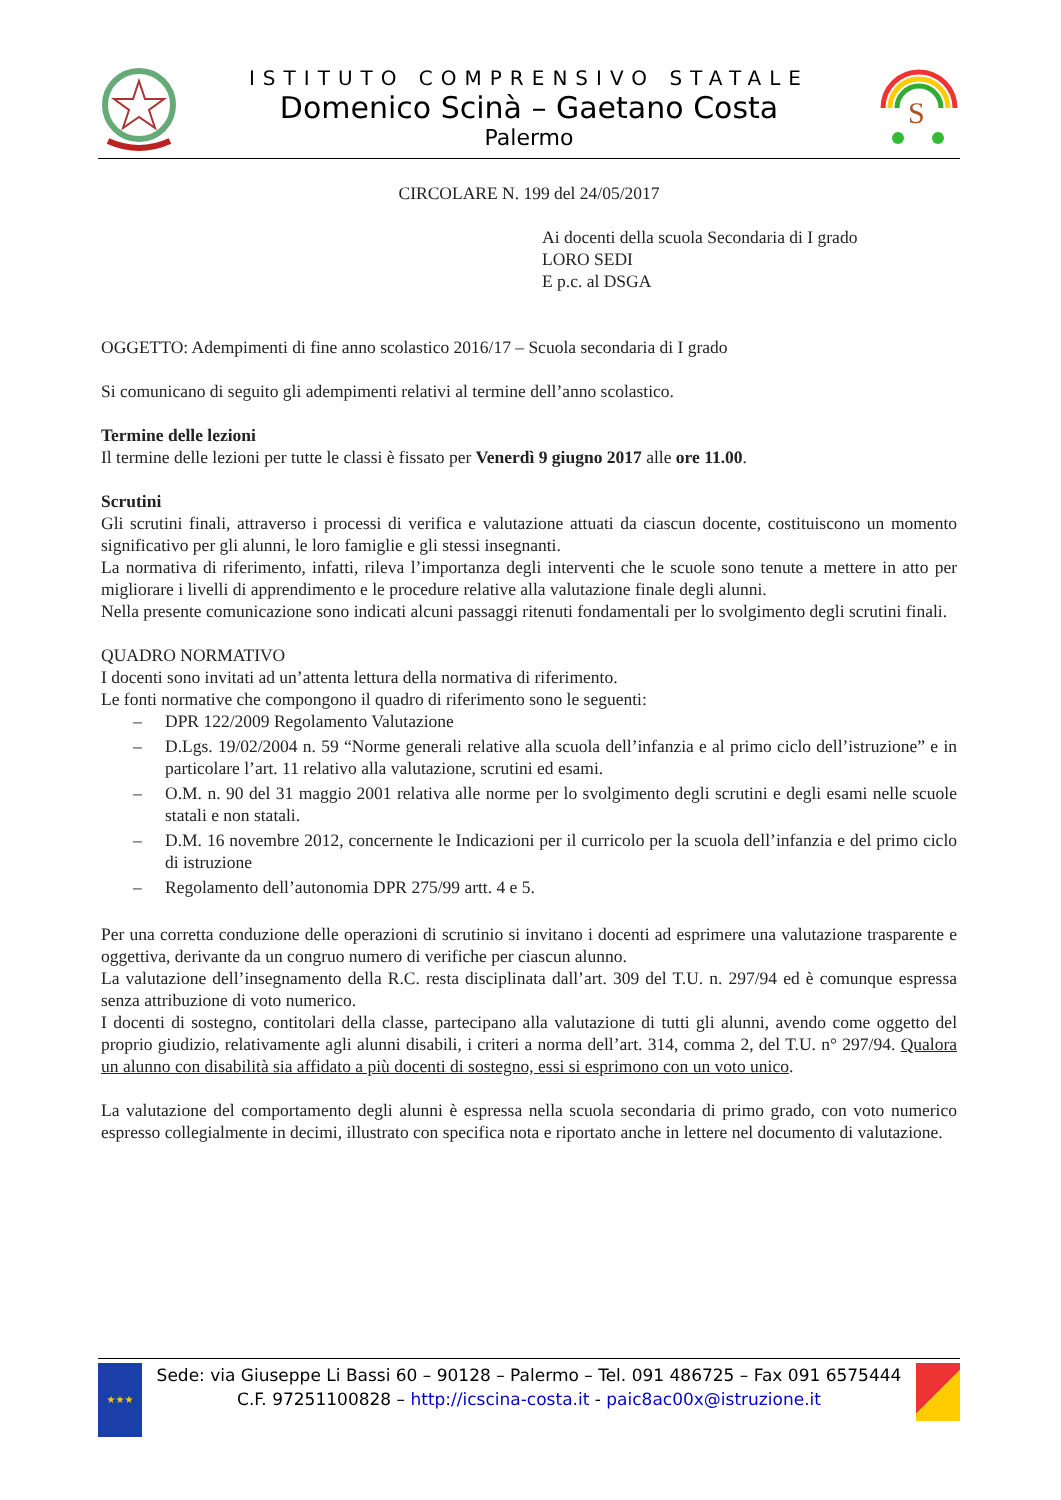ISTITUTO COMPRENSIVO STATALE
Domenico Scinà – Gaetano Costa
Palermo
S
CIRCOLARE N. 199 del 24/05/2017
Ai docenti della scuola Secondaria di I grado
LORO SEDI
E p.c. al DSGA
OGGETTO: Adempimenti di fine anno scolastico 2016/17 – Scuola secondaria di I grado
Si comunicano di seguito gli adempimenti relativi al termine dell’anno scolastico.
Termine delle lezioni
Il termine delle lezioni per tutte le classi è fissato per Venerdì 9 giugno 2017 alle ore 11.00.
Scrutini
Gli scrutini finali, attraverso i processi di verifica e valutazione attuati da ciascun docente, costituiscono un momento significativo per gli alunni, le loro famiglie e gli stessi insegnanti.
La normativa di riferimento, infatti, rileva l’importanza degli interventi che le scuole sono tenute a mettere in atto per migliorare i livelli di apprendimento e le procedure relative alla valutazione finale degli alunni.
Nella presente comunicazione sono indicati alcuni passaggi ritenuti fondamentali per lo svolgimento degli scrutini finali.
QUADRO NORMATIVO
I docenti sono invitati ad un’attenta lettura della normativa di riferimento.
Le fonti normative che compongono il quadro di riferimento sono le seguenti:
– DPR 122/2009 Regolamento Valutazione
– D.Lgs. 19/02/2004 n. 59 “Norme generali relative alla scuola dell’infanzia e al primo ciclo dell’istruzione” e in particolare l’art. 11 relativo alla valutazione, scrutini ed esami.
– O.M. n. 90 del 31 maggio 2001 relativa alle norme per lo svolgimento degli scrutini e degli esami nelle scuole statali e non statali.
– D.M. 16 novembre 2012, concernente le Indicazioni per il curricolo per la scuola dell’infanzia e del primo ciclo di istruzione
– Regolamento dell’autonomia DPR 275/99 artt. 4 e 5.
Per una corretta conduzione delle operazioni di scrutinio si invitano i docenti ad esprimere una valutazione trasparente e oggettiva, derivante da un congruo numero di verifiche per ciascun alunno.
La valutazione dell’insegnamento della R.C. resta disciplinata dall’art. 309 del T.U. n. 297/94 ed è comunque espressa senza attribuzione di voto numerico.
I docenti di sostegno, contitolari della classe, partecipano alla valutazione di tutti gli alunni, avendo come oggetto del proprio giudizio, relativamente agli alunni disabili, i criteri a norma dell’art. 314, comma 2, del T.U. n° 297/94. Qualora un alunno con disabilità sia affidato a più docenti di sostegno, essi si esprimono con un voto unico.
La valutazione del comportamento degli alunni è espressa nella scuola secondaria di primo grado, con voto numerico espresso collegialmente in decimi, illustrato con specifica nota e riportato anche in lettere nel documento di valutazione.
★★★
Sede: via Giuseppe Li Bassi 60 – 90128 – Palermo – Tel. 091 486725 – Fax 091 6575444
C.F. 97251100828 – http://icscina-costa.it - paic8ac00x@istruzione.it